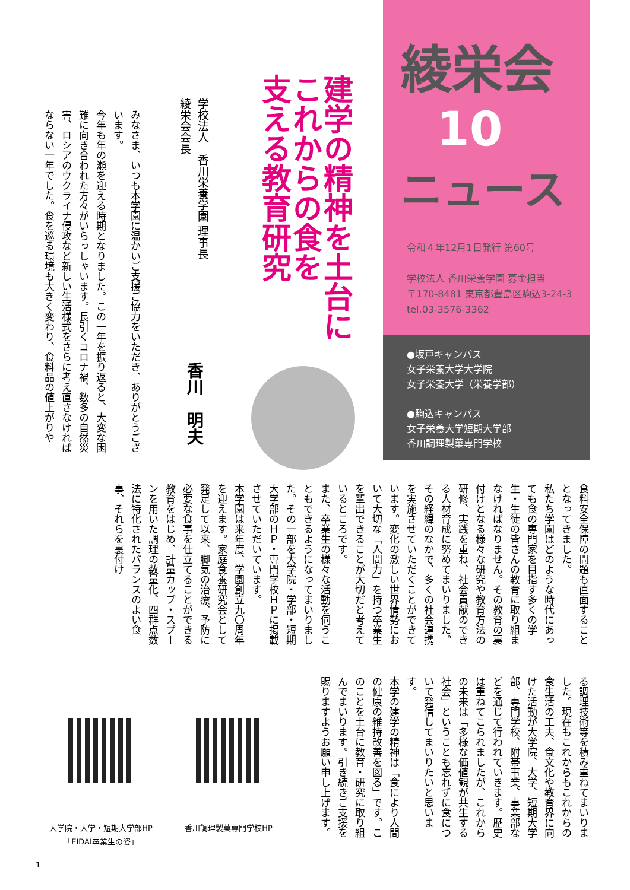綾栄会
10
ニュース
令和４年12月1日発行 第60号
学校法人 香川栄養学園 募金担当
〒170-8481 東京都豊島区駒込3-24-3
tel.03-3576-3362
●坂戸キャンパス
女子栄養大学大学院
女子栄養大学（栄養学部）
●駒込キャンパス
女子栄養大学短期大学部
香川調理製菓専門学校
建学の精神を土台に
これからの食を
支える教育研究
学校法人　香川栄養学園 理事長
綾栄会会長
香川　明夫
みなさま、いつも本学園に温かいご支援ご協力をいただき、ありがとうございます。
今年も年の瀬を迎える時期となりました。この一年を振り返ると、大変な困難に向き合われた方々がいらっしゃいます。長引くコロナ禍、数多の自然災害、ロシアのウクライナ侵攻など新しい生活様式をさらに考え直さなければならない一年でした。食を巡る環境も大きく変わり、食料品の値上がりや
食料安全保障の問題も直面することとなってきました。
私たち学園はどのような時代にあっても食の専門家を目指す多くの学生・生徒の皆さんの教育に取り組まなければなりません。その教育の裏付けとなる様々な研究や教育方法の研修、実践を重ね、社会貢献のできる人材育成に努めてまいりました。その経緯のなかで、多くの社会連携を実施させていただくことができています。変化の激しい世界情勢において大切な「人間力」を持つ卒業生を輩出できることが大切だと考えているところです。
また、卒業生の様々な活動を伺うこともできるようになってまいりました。その一部を大学院・学部・短期大学部のＨＰ・専門学校ＨＰに掲載させていただいています。
本学園は来年度、学園創立九〇周年を迎えます。家庭食養研究会として発足して以来、脚気の治療、予防に必要な食事を仕立てることができる教育をはじめ、計量カップ・スプーンを用いた調理の数量化、四群点数法に特化されたバランスのよい食事、それらを裏付け
る調理技術等を積み重ねてまいりました。現在もこれからもこれからの食生活の工夫、食文化や教育界に向けた活動が大学院、大学、短期大学部、専門学校、附帯事業、事業部などを通じて行われていきます。歴史は重ねてこられましたが、これからの未来は「多様な価値観が共生する社会」ということも忘れずに食について発信してまいりたいと思います。
本学の建学の精神は「食により人間の健康の維持改善を図る」です。このことを土台に教育・研究に取り組んでまいります。引き続きご支援を賜りますようお願い申し上げます。
大学院・大学・短期大学部HP
「EIDAI卒業生の姿」
香川調理製菓専門学校HP
1